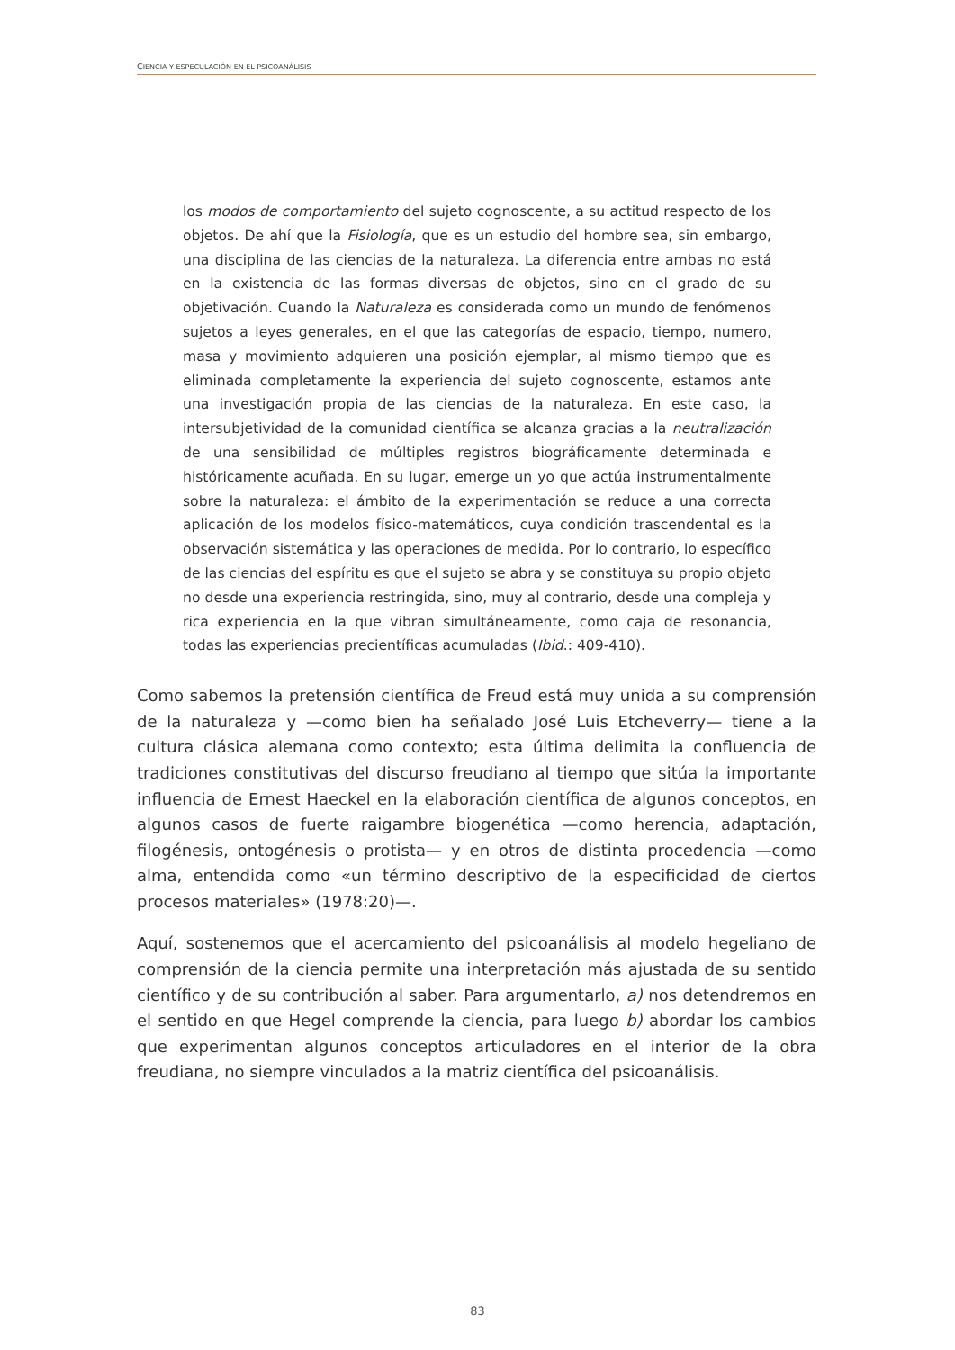CIENCIA Y ESPECULACIÓN EN EL PSICOANÁLISIS
los modos de comportamiento del sujeto cognoscente, a su actitud respecto de los objetos. De ahí que la Fisiología, que es un estudio del hombre sea, sin embargo, una disciplina de las ciencias de la naturaleza. La diferencia entre ambas no está en la existencia de las formas diversas de objetos, sino en el grado de su objetivación. Cuando la Naturaleza es considerada como un mundo de fenómenos sujetos a leyes generales, en el que las categorías de espacio, tiempo, numero, masa y movimiento adquieren una posición ejemplar, al mismo tiempo que es eliminada completamente la experiencia del sujeto cognoscente, estamos ante una investigación propia de las ciencias de la naturaleza. En este caso, la intersubjetividad de la comunidad científica se alcanza gracias a la neutralización de una sensibilidad de múltiples registros biográficamente determinada e históricamente acuñada. En su lugar, emerge un yo que actúa instrumentalmente sobre la naturaleza: el ámbito de la experimentación se reduce a una correcta aplicación de los modelos físico-matemáticos, cuya condición trascendental es la observación sistemática y las operaciones de medida. Por lo contrario, lo específico de las ciencias del espíritu es que el sujeto se abra y se constituya su propio objeto no desde una experiencia restringida, sino, muy al contrario, desde una compleja y rica experiencia en la que vibran simultáneamente, como caja de resonancia, todas las experiencias precientíficas acumuladas (Ibid.: 409-410).
Como sabemos la pretensión científica de Freud está muy unida a su comprensión de la naturaleza y —como bien ha señalado José Luis Etcheverry— tiene a la cultura clásica alemana como contexto; esta última delimita la confluencia de tradiciones constitutivas del discurso freudiano al tiempo que sitúa la importante influencia de Ernest Haeckel en la elaboración científica de algunos conceptos, en algunos casos de fuerte raigambre biogenética —como herencia, adaptación, filogénesis, ontogénesis o protista— y en otros de distinta procedencia —como alma, entendida como «un término descriptivo de la especificidad de ciertos procesos materiales» (1978:20)—.
Aquí, sostenemos que el acercamiento del psicoanálisis al modelo hegeliano de comprensión de la ciencia permite una interpretación más ajustada de su sentido científico y de su contribución al saber. Para argumentarlo, a) nos detendremos en el sentido en que Hegel comprende la ciencia, para luego b) abordar los cambios que experimentan algunos conceptos articuladores en el interior de la obra freudiana, no siempre vinculados a la matriz científica del psicoanálisis.
83